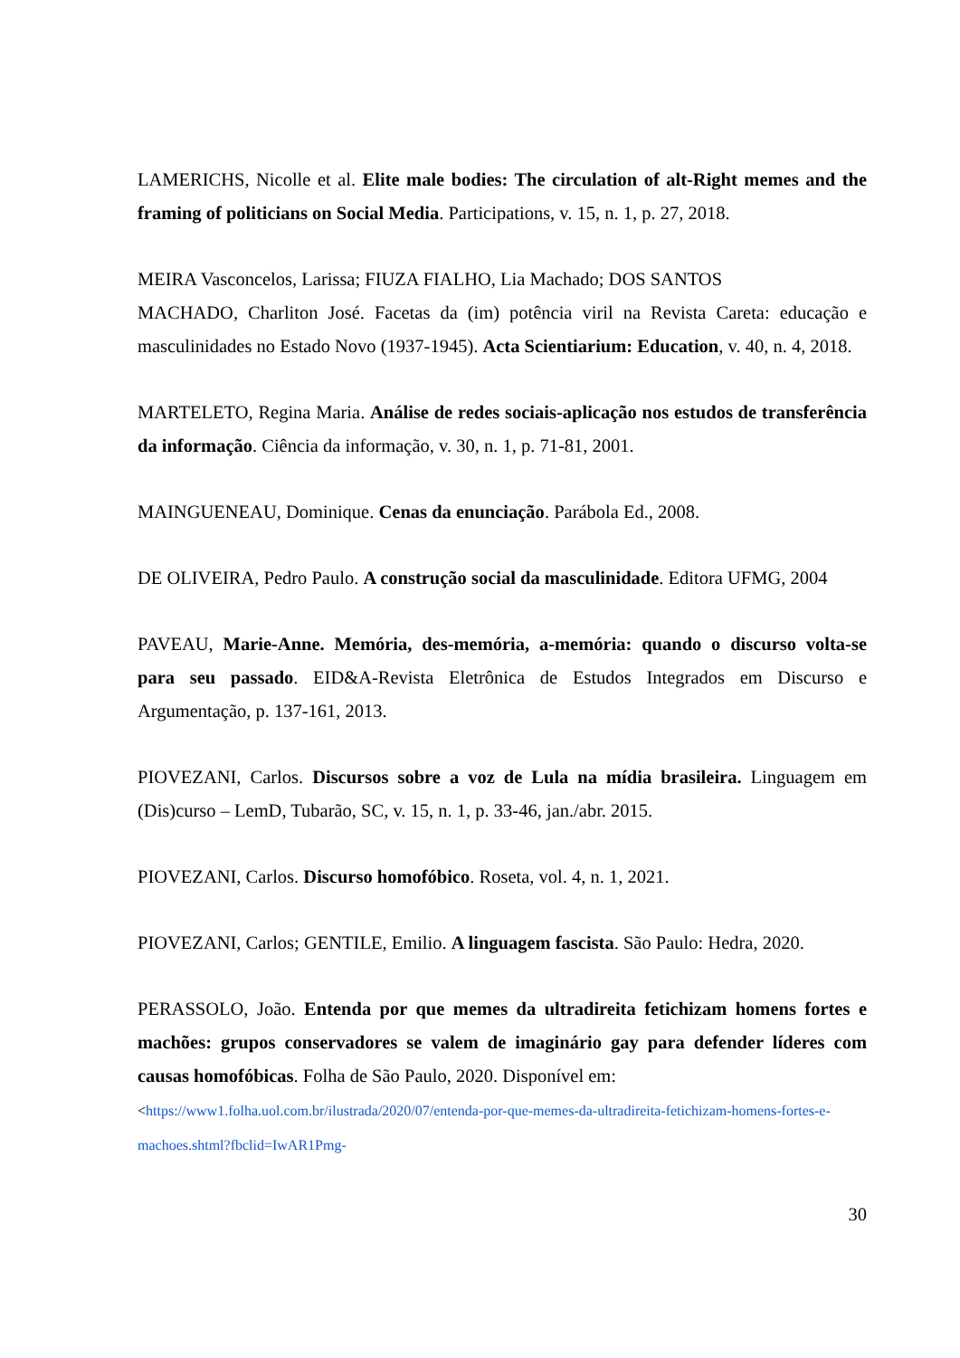LAMERICHS, Nicolle et al. Elite male bodies: The circulation of alt-Right memes and the framing of politicians on Social Media. Participations, v. 15, n. 1, p. 27, 2018.
MEIRA Vasconcelos, Larissa; FIUZA FIALHO, Lia Machado; DOS SANTOS
MACHADO, Charliton José. Facetas da (im) potência viril na Revista Careta: educação e masculinidades no Estado Novo (1937-1945). Acta Scientiarium: Education, v. 40, n. 4, 2018.
MARTELETO, Regina Maria. Análise de redes sociais-aplicação nos estudos de transferência da informação. Ciência da informação, v. 30, n. 1, p. 71-81, 2001.
MAINGUENEAU, Dominique. Cenas da enunciação. Parábola Ed., 2008.
DE OLIVEIRA, Pedro Paulo. A construção social da masculinidade. Editora UFMG, 2004
PAVEAU, Marie-Anne. Memória, des-memória, a-memória: quando o discurso volta-se para seu passado. EID&A-Revista Eletrônica de Estudos Integrados em Discurso e Argumentação, p. 137-161, 2013.
PIOVEZANI, Carlos. Discursos sobre a voz de Lula na mídia brasileira. Linguagem em (Dis)curso – LemD, Tubarão, SC, v. 15, n. 1, p. 33-46, jan./abr. 2015.
PIOVEZANI, Carlos. Discurso homofóbico. Roseta, vol. 4, n. 1, 2021.
PIOVEZANI, Carlos; GENTILE, Emilio. A linguagem fascista. São Paulo: Hedra, 2020.
PERASSOLO, João. Entenda por que memes da ultradireita fetichizam homens fortes e machões: grupos conservadores se valem de imaginário gay para defender líderes com causas homofóbicas. Folha de São Paulo, 2020. Disponível em:
<https://www1.folha.uol.com.br/ilustrada/2020/07/entenda-por-que-memes-da-ultradireita-fetichizam-homens-fortes-e-machoes.shtml?fbclid=IwAR1Pmg-
30